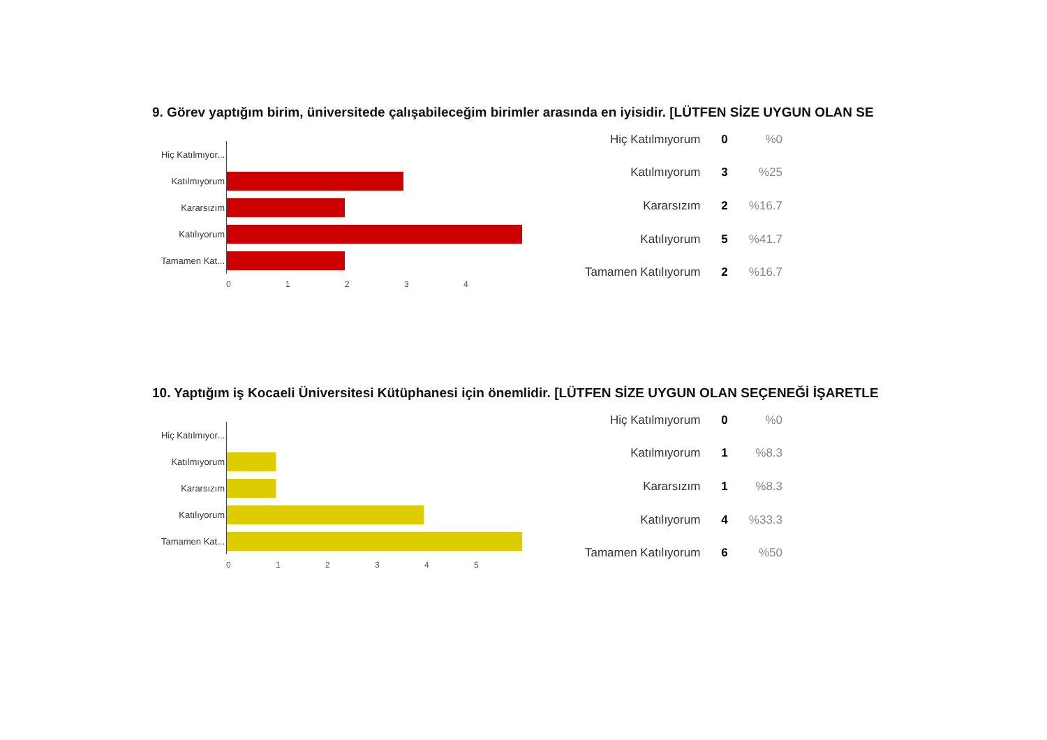9. Görev yaptığım birim, üniversitede çalışabileceğim birimler arasında en iyisidir. [LÜTFEN SİZE UYGUN OLAN SE
Hiç Katılmıyor...
Katılmıyorum
Kararsızım
Katılıyorum
Tamamen Kat...
01234
| Hiç Katılmıyorum | 0 | %0 |
| Katılmıyorum | 3 | %25 |
| Kararsızım | 2 | %16.7 |
| Katılıyorum | 5 | %41.7 |
| Tamamen Katılıyorum | 2 | %16.7 |
10. Yaptığım iş Kocaeli Üniversitesi Kütüphanesi için önemlidir. [LÜTFEN SİZE UYGUN OLAN SEÇENEĞİ İŞARETLE
Hiç Katılmıyor...
Katılmıyorum
Kararsızım
Katılıyorum
Tamamen Kat...
012345
| Hiç Katılmıyorum | 0 | %0 |
| Katılmıyorum | 1 | %8.3 |
| Kararsızım | 1 | %8.3 |
| Katılıyorum | 4 | %33.3 |
| Tamamen Katılıyorum | 6 | %50 |